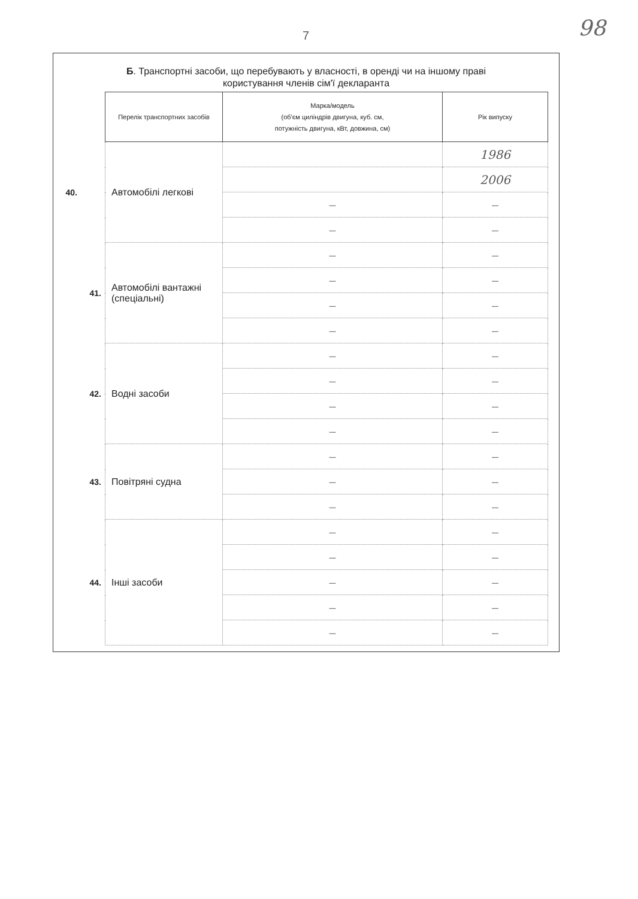7 98
Б. Транспортні засоби, що перебувають у власності, в оренді чи на іншому праві
користування членів сім'ї декларанта
| | Перелік транспортних засобів | Марка/модель (об'єм циліндрів двигуна, куб. см, потужність двигуна, кВт, довжина, см) | Рік випуску |
| 40. | Автомобілі легкові | | 1986 |
| | | | 2006 |
| | | — | — |
| | | — | — |
| 41. | Автомобілі вантажні (спеціальні) | — | — |
| | | — | — |
| | | — | — |
| | | — | — |
| 42. | Водні засоби | — | — |
| | | — | — |
| | | — | — |
| | | — | — |
| 43. | Повітряні судна | — | — |
| | | — | — |
| | | — | — |
| 44. | Інші засоби | — | — |
| | | — | — |
| | | — | — |
| | | — | — |
| | | — | — |